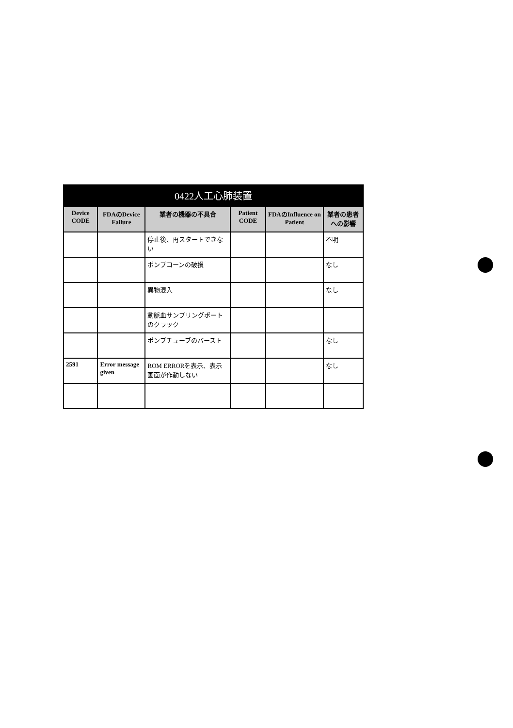0422人工心肺装置
| Device CODE | FDAのDevice Failure | 業者の機器の不具合 | Patient CODE | FDAのInfluence on Patient | 業者の患者への影響 |
| --- | --- | --- | --- | --- | --- |
| | | 停止後、再スタートできない | | | 不明 |
| | | ポンプコーンの破損 | | | なし |
| | | 異物混入 | | | なし |
| | | 動脈血サンプリングポートのクラック | | | |
| | | ポンプチューブのバースト | | | なし |
| 2591 | Error message given | ROM ERRORを表示、表示画面が作動しない | | | なし |